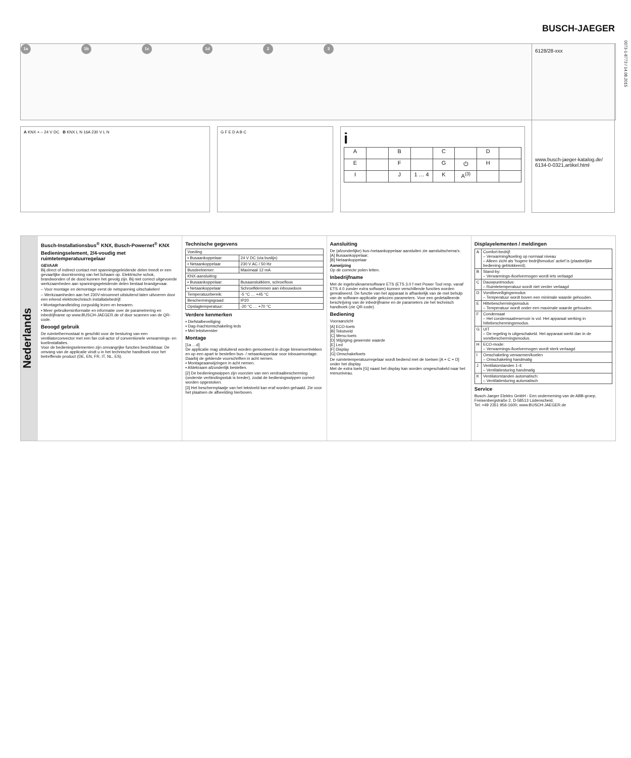BUSCH-JAEGER
0073-1-8773 / 14.08.2015
1a 1b 1c 1d 2 3
6128/28-xxx
www.busch-jaeger-katalog.de/ 6134-0-0321,artikel.html
A KNX + – 24 V DC B KNX L N 16A 230 V L N G F E D A B C
i
| A | | B | | C | | D | |
| E | | F | | G | ⏻ | H | |
| I | | J | 1 … 4 | K | A<sup>(3)</sup> | | |
Nederlands
Busch-Installationsbus<sup>®</sup> KNX, Busch-Powernet<sup>®</sup> KNX
Bedieningselement, 2/4-voudig met ruimtetemperatuurregelaar
GEVAAR
Bij direct of indirect contact met spanningsgeleidende delen treedt er een gevaarlijke doorstroming van het lichaam op. Elektrische schok, brandwonden of de dood kunnen het gevolg zijn. Bij niet correct uitgevoerde werkzaamheden aan spanningsgeleidende delen bestaat brandgevaar.
– Voor montage en demontage eerst de netspanning uitschakelen!
– Werkzaamheden aan het 230V-stroomnet uitsluitend laten uitvoeren door een erkend elektrotechnisch installatiebedrijf.
▪ Montagehandleiding zorgvuldig lezen en bewaren.
▪ Meer gebruikersinformatie en informatie over de parametrering en inbedrijfname op www.BUSCH-JAEGER.de of door scannen van de QR-code.
Beoogd gebruik
De ruimtethermostaat is geschikt voor de besturing van een ventilatorconvector met een fan coil-actor of conventionele verwarmings- en koelinstallaties.
Voor de bedieningselementen zijn omvangrijke functies beschikbaar. De omvang van de applicatie vindt u in het technische handboek voor het betreffende product (DE, EN, FR, IT, NL, ES).
Technische gegevens
| Voeding | |
| ▪ Busaankoppelaar: | 24 V DC (via buslijn) |
| ▪ Netaankoppelaar | 230 V AC / 50 Hz |
| Busdeelnemer: | Maximaal 12 mA |
| KNX-aansluiting: | |
| ▪ Busaankoppelaar: | Busaansluitklem, schroefloos |
| ▪ Netaankoppelaar | Schroefklemmen aan inbouwdoos |
| Temperatuurbereik: | -5 °C … +45 °C |
| Beschermingsgraad: | IP20 |
| Opslagtemperatuur: | -20 °C … +70 °C |
Verdere kenmerken
▪ Diefstalbeveiliging
▪ Dag-/nachtomschakeling leds
▪ Met tekstvenster
Montage
[1a …d]
De applicatie mag uitsluitend worden gemonteerd in droge binnenvertrekken en op een apart te bestellen bus- / netaankoppelaar voor inbouwmontage. Daarbij de geldende voorschriften in acht nemen.
▪ Montageaanwijzingen in acht nemen.
▪ Afdekraam afzonderlijk bestellen.
[2] De bedieningswippen zijn voorzien van een verdraaibescherming (onderste verbindingsstuk is breder), zodat de bedieningswippen correct worden opgestoken.
[3] Het beschermplaatje van het tekstveld kan eraf worden gehaald. Zie voor het plaatsen de afbeelding hierboven.
Aansluiting
De (afzonderlijke) bus-/netaankoppelaar aansluiten zie aansluitschema's.
[A] Busaankoppelaar;
[B] Netaankoppelaar
Aanwijzing
Op de correcte polen letten.
Inbedrijfname
Met de ingebruiknamesoftware ETS (ETS 3.0 f met Power Tool resp. vanaf ETS 4.0 zonder extra software) kunnen verschillende functies worden gerealiseerd. De functie van het apparaat is afhankelijk van de met behulp van de software-applicatie gekozen parameters. Voor een gedetailleerde beschrijving van de inbedrijfname en de parameters zie het technisch handboek (zie QR-code).
Bediening
Vooraanzicht
[A] ECO-toets
[B] Tekstveld
[C] Menu-toets
[D] Wijziging gewenste waarde
[E] Led
[F] Display
[G] Omschakeltoets
De ruimtetemperatuurregelaar wordt bediend met de toetsen [A + C + D] onder het display.
Met de extra toets [G] naast het display kan worden omgeschakeld naar het menuniveau.
Displayelementen / meldingen
| A | Comfort-bedrijf: – Verwarming/koeling op normaal niveau – Alleen zicht als 'hogere bedrijfsmodus' actief is (plaatselijke bediening geblokkeerd). |
| B | Stand-by: – Verwarmings-/koelvermogen wordt iets verlaagd |
| C | Dauwpuntmodus: – Ruimtetemperatuur wordt niet verder verlaagd |
| D | Vorstbeveiligingsmodus – Temperatuur wordt boven een minimale waarde gehouden. |
| E | Hittebeschermingsmodus – Temperatuur wordt onder een maximale waarde gehouden. |
| F | Condensaat – Het condensaatreservoir is vol. Het apparaat werking in hittebeschermingsmodus. |
| G | UIT – De regeling is uitgeschakeld. Het apparaat werkt dan in de vorstbeschermingsmodus. |
| H | ECO-mode: – Verwarmings-/koelvermogen wordt sterk verlaagd |
| I | Omschakeling verwarmen/koelen – Omschakeling handmatig |
| J | Ventilatorstanden 1-4: – Ventilatiesturing handmatig |
| K | Ventilatorstanden automatisch: – Ventilatiesturing automatisch |
Service
Busch-Jaeger Elektro GmbH - Een onderneming van de ABB-groep, Freisenbergstraße 2, D-58513 Lüdenscheid,
Tel: +49 2351 956-1600; www.BUSCH-JAEGER.de